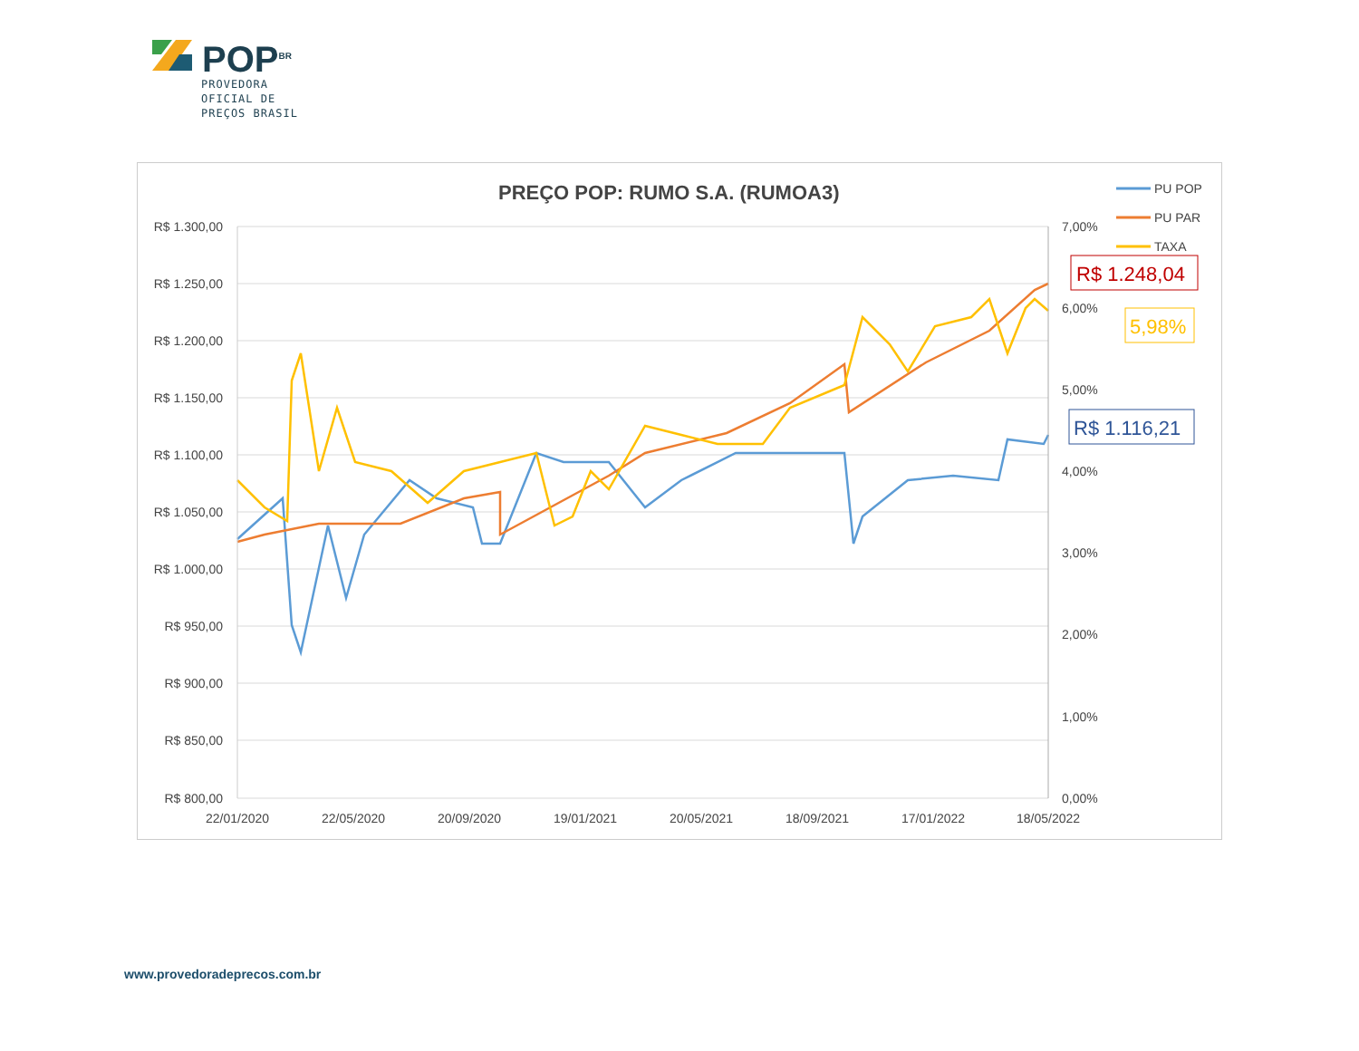POP<sup>BR</sup>
PROVEDORA
OFICIAL DE
PREÇOS BRASIL
PREÇO POP: RUMO S.A. (RUMOA3)
R$ 1.300,00
R$ 1.250,00
R$ 1.200,00
R$ 1.150,00
R$ 1.100,00
R$ 1.050,00
R$ 1.000,00
R$ 950,00
R$ 900,00
R$ 850,00
R$ 800,00
7,00%
6,00%
5,00%
4,00%
3,00%
2,00%
1,00%
0,00%
22/01/2020
22/05/2020
20/09/2020
19/01/2021
20/05/2021
18/09/2021
17/01/2022
18/05/2022
PU POP
PU PAR
TAXA
R$ 1.248,04
5,98%
R$ 1.116,21
www.provedoradeprecos.com.br